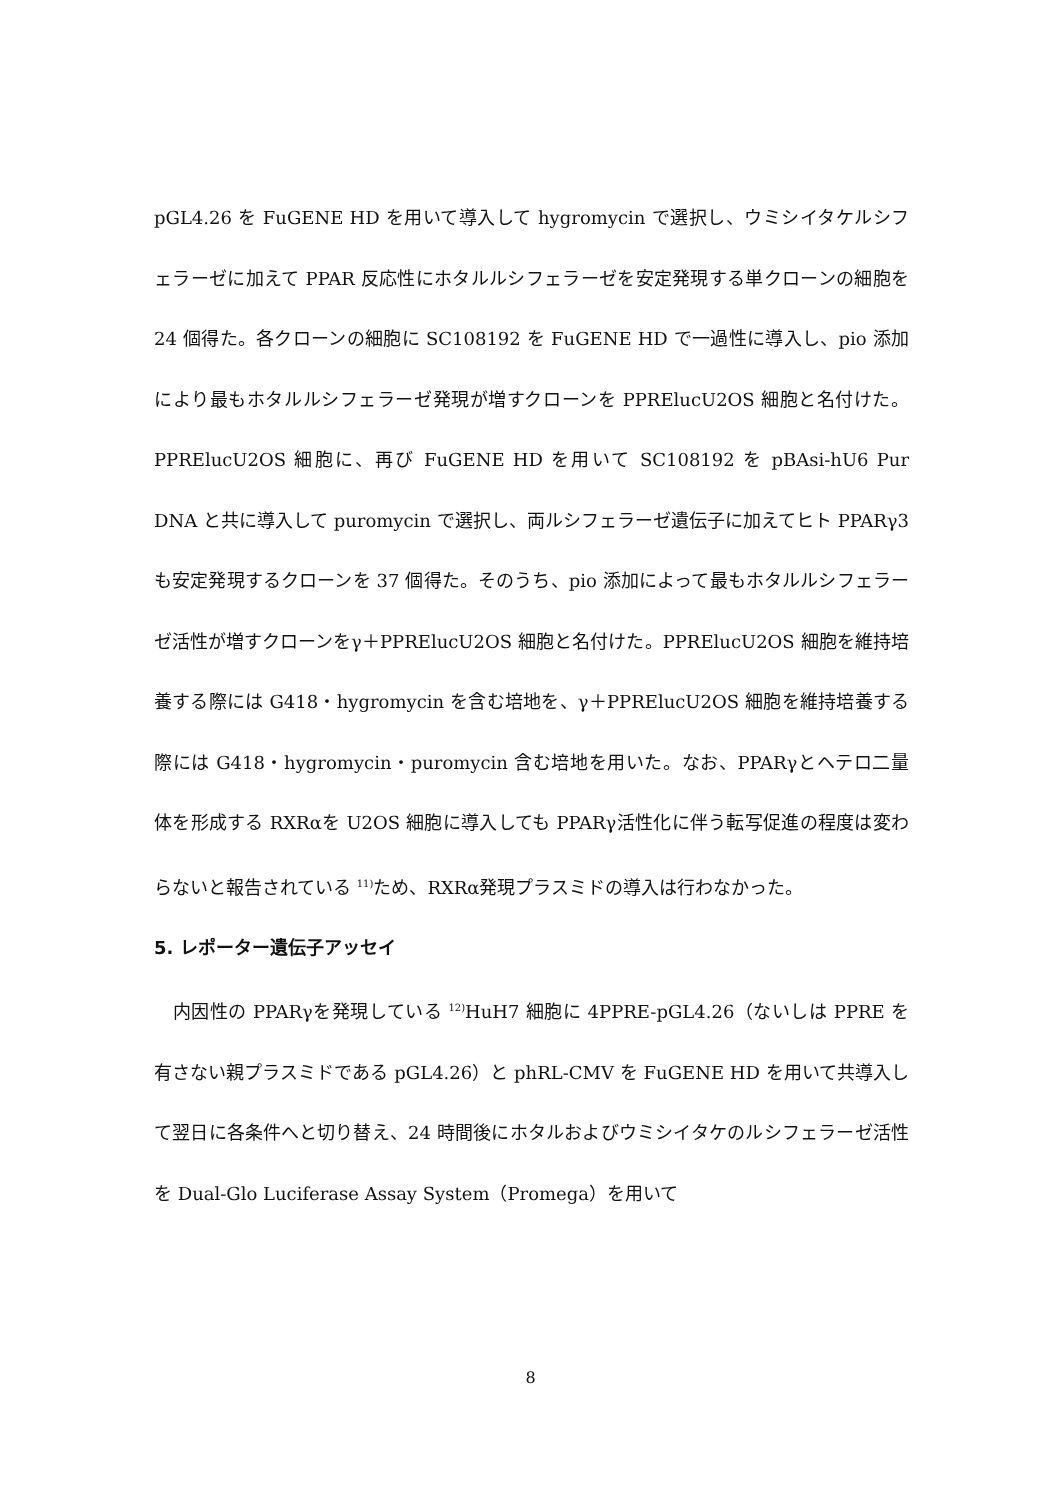pGL4.26 を FuGENE HD を用いて導入して hygromycin で選択し、ウミシイタケルシフェラーゼに加えて PPAR 反応性にホタルルシフェラーゼを安定発現する単クローンの細胞を 24 個得た。各クローンの細胞に SC108192 を FuGENE HD で一過性に導入し、pio 添加により最もホタルルシフェラーゼ発現が増すクローンを PPRElucU2OS 細胞と名付けた。PPRElucU2OS 細胞に、再び FuGENE HD を用いて SC108192 を pBAsi-hU6 Pur DNA と共に導入して puromycin で選択し、両ルシフェラーゼ遺伝子に加えてヒト PPARγ3 も安定発現するクローンを 37 個得た。そのうち、pio 添加によって最もホタルルシフェラーゼ活性が増すクローンをγ＋PPRElucU2OS 細胞と名付けた。PPRElucU2OS 細胞を維持培養する際には G418・hygromycin を含む培地を、γ＋PPRElucU2OS 細胞を維持培養する際には G418・hygromycin・puromycin 含む培地を用いた。なお、PPARγとヘテロ二量体を形成する RXRαを U2OS 細胞に導入しても PPARγ活性化に伴う転写促進の程度は変わらないと報告されている <sup>11)</sup>ため、RXRα発現プラスミドの導入は行わなかった。
5. レポーター遺伝子アッセイ
　内因性の PPARγを発現している <sup>12)</sup>HuH7 細胞に 4PPRE-pGL4.26（ないしは PPRE を有さない親プラスミドである pGL4.26）と phRL-CMV を FuGENE HD を用いて共導入して翌日に各条件へと切り替え、24 時間後にホタルおよびウミシイタケのルシフェラーゼ活性を Dual-Glo Luciferase Assay System（Promega）を用いて
8